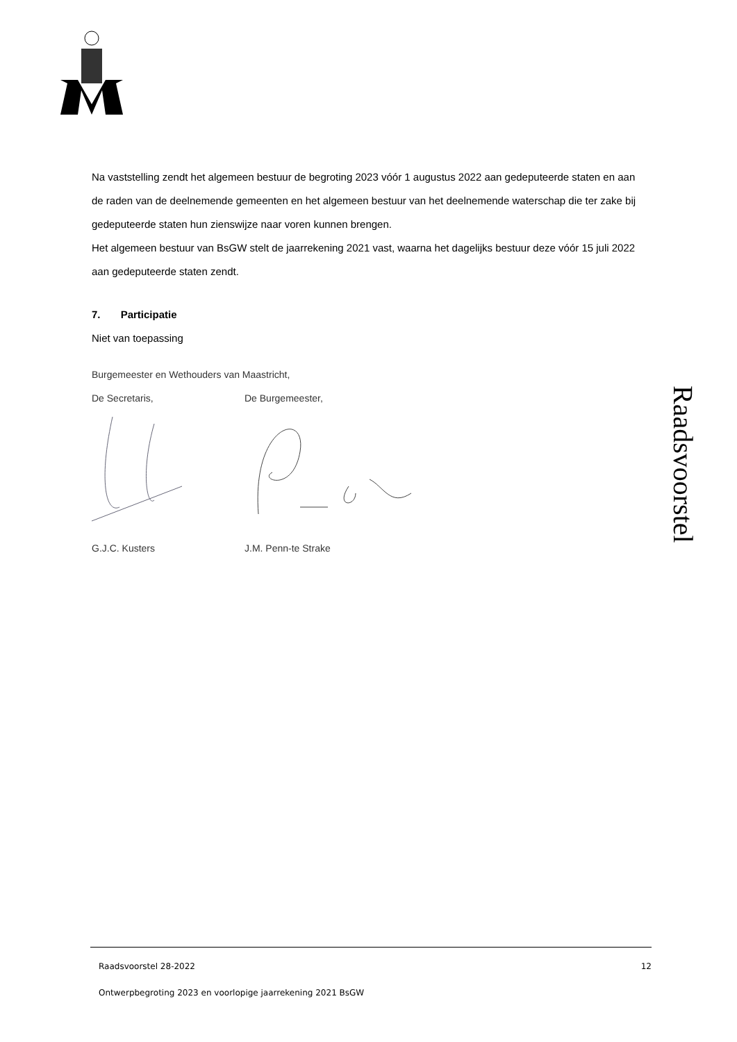Na vaststelling zendt het algemeen bestuur de begroting 2023 vóór 1 augustus 2022 aan gedeputeerde staten en aan de raden van de deelnemende gemeenten en het algemeen bestuur van het deelnemende waterschap die ter zake bij gedeputeerde staten hun zienswijze naar voren kunnen brengen.
Het algemeen bestuur van BsGW stelt de jaarrekening 2021 vast, waarna het dagelijks bestuur deze vóór 15 juli 2022 aan gedeputeerde staten zendt.
7. Participatie
Niet van toepassing
Burgemeester en Wethouders van Maastricht,
De Secretaris, De Burgemeester,
G.J.C. Kusters J.M. Penn-te Strake
Raadsvoorstel
Raadsvoorstel 28-2022 12
Ontwerpbegroting 2023 en voorlopige jaarrekening 2021 BsGW